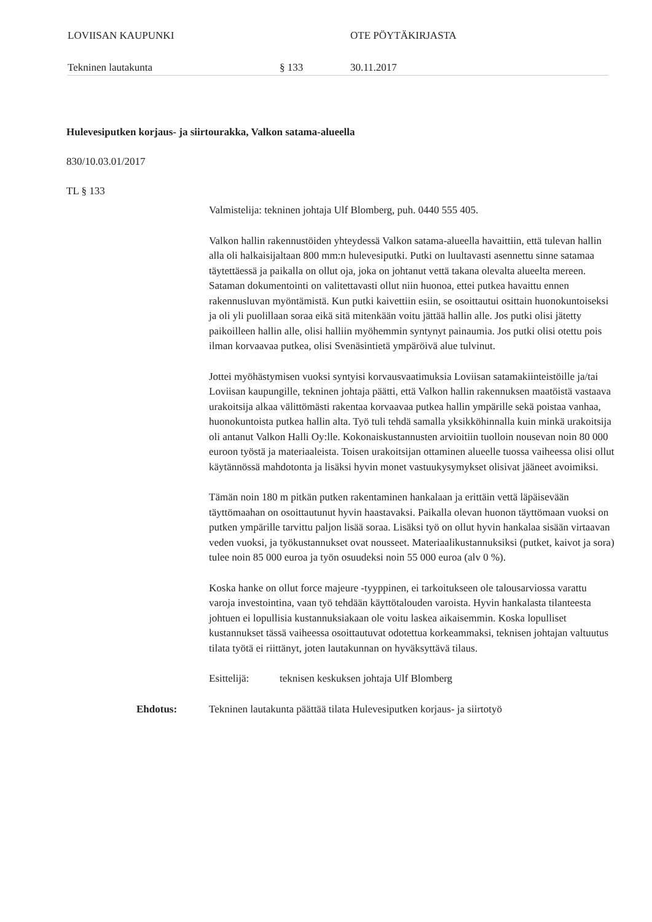LOVIISAN KAUPUNKI OTE PÖYTÄKIRJASTA
Tekninen lautakunta § 133 30.11.2017
Hulevesiputken korjaus- ja siirtourakka, Valkon satama-alueella
830/10.03.01/2017
TL § 133
Valmistelija: tekninen johtaja Ulf Blomberg, puh. 0440 555 405.
Valkon hallin rakennustöiden yhteydessä Valkon satama-alueella havaittiin, että tulevan hallin alla oli halkaisijaltaan 800 mm:n hulevesiputki. Putki on luultavasti asennettu sinne satamaa täytettäessä ja paikalla on ollut oja, joka on johtanut vettä takana olevalta alueelta mereen. Sataman dokumentointi on valitettavasti ollut niin huonoa, ettei putkea havaittu ennen rakennusluvan myöntämistä. Kun putki kaivettiin esiin, se osoittautui osittain huonokuntoiseksi ja oli yli puolillaan soraa eikä sitä mitenkään voitu jättää hallin alle. Jos putki olisi jätetty paikoilleen hallin alle, olisi halliin myöhemmin syntynyt painaumia. Jos putki olisi otettu pois ilman korvaavaa putkea, olisi Svenäsintietä ympäröivä alue tulvinut.
Jottei myöhästymisen vuoksi syntyisi korvausvaatimuksia Loviisan satamakiinteistöille ja/tai Loviisan kaupungille, tekninen johtaja päätti, että Valkon hallin rakennuksen maatöistä vastaava urakoitsija alkaa välittömästi rakentaa korvaavaa putkea hallin ympärille sekä poistaa vanhaa, huonokuntoista putkea hallin alta. Työ tuli tehdä samalla yksikköhinnalla kuin minkä urakoitsija oli antanut Valkon Halli Oy:lle. Kokonaiskustannusten arvioitiin tuolloin nousevan noin 80 000 euroon työstä ja materiaaleista. Toisen urakoitsijan ottaminen alueelle tuossa vaiheessa olisi ollut käytännössä mahdotonta ja lisäksi hyvin monet vastuukysymykset olisivat jääneet avoimiksi.
Tämän noin 180 m pitkän putken rakentaminen hankalaan ja erittäin vettä läpäisevään täyttömaahan on osoittautunut hyvin haastavaksi. Paikalla olevan huonon täyttömaan vuoksi on putken ympärille tarvittu paljon lisää soraa. Lisäksi työ on ollut hyvin hankalaa sisään virtaavan veden vuoksi, ja työkustannukset ovat nousseet. Materiaalikustannuksiksi (putket, kaivot ja sora) tulee noin 85 000 euroa ja työn osuudeksi noin 55 000 euroa (alv 0 %).
Koska hanke on ollut force majeure -tyyppinen, ei tarkoitukseen ole talousarviossa varattu varoja investointina, vaan työ tehdään käyttötalouden varoista. Hyvin hankalasta tilanteesta johtuen ei lopullisia kustannuksiakaan ole voitu laskea aikaisemmin. Koska lopulliset kustannukset tässä vaiheessa osoittautuvat odotettua korkeammaksi, teknisen johtajan valtuutus tilata työtä ei riittänyt, joten lautakunnan on hyväksyttävä tilaus.
Esittelijä: teknisen keskuksen johtaja Ulf Blomberg
Ehdotus: Tekninen lautakunta päättää tilata Hulevesiputken korjaus- ja siirtotyö